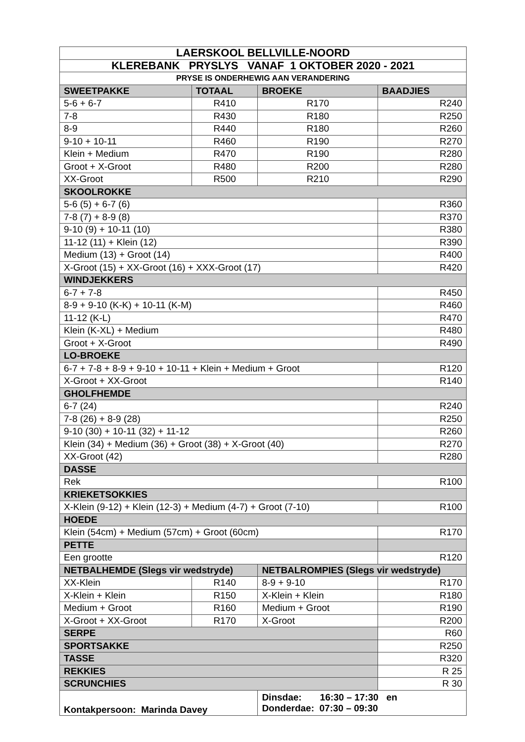| LAERSKOOL BELLVILLE-NOORD | | | |
| KLEREBANK PRYSLYS VANAF 1 OKTOBER 2020 - 2021 | | | |
| PRYSE IS ONDERHEWIG AAN VERANDERING | | | |
| SWEETPAKKE | TOTAAL | BROEKE | BAADJIES |
| 5-6 + 6-7 | R410 | R170 | R240 |
| 7-8 | R430 | R180 | R250 |
| 8-9 | R440 | R180 | R260 |
| 9-10 + 10-11 | R460 | R190 | R270 |
| Klein + Medium | R470 | R190 | R280 |
| Groot + X-Groot | R480 | R200 | R280 |
| XX-Groot | R500 | R210 | R290 |
| SKOOLROKKE | | | |
| 5-6 (5) + 6-7 (6) | | | R360 |
| 7-8 (7) + 8-9 (8) | | | R370 |
| 9-10 (9) + 10-11 (10) | | | R380 |
| 11-12 (11) + Klein (12) | | | R390 |
| Medium (13) + Groot (14) | | | R400 |
| X-Groot (15) + XX-Groot (16) + XXX-Groot (17) | | | R420 |
| WINDJEKKERS | | | |
| 6-7 + 7-8 | | | R450 |
| 8-9 + 9-10 (K-K) + 10-11 (K-M) | | | R460 |
| 11-12 (K-L) | | | R470 |
| Klein (K-XL) + Medium | | | R480 |
| Groot + X-Groot | | | R490 |
| LO-BROEKE | | | |
| 6-7 + 7-8 + 8-9 + 9-10 + 10-11 + Klein + Medium + Groot | | | R120 |
| X-Groot + XX-Groot | | | R140 |
| GHOLFHEMDE | | | |
| 6-7 (24) | | | R240 |
| 7-8 (26) + 8-9 (28) | | | R250 |
| 9-10 (30) + 10-11 (32) + 11-12 | | | R260 |
| Klein (34) + Medium (36) + Groot (38) + X-Groot (40) | | | R270 |
| XX-Groot (42) | | | R280 |
| DASSE | | | |
| Rek | | | R100 |
| KRIEKETSOKKIES | | | |
| X-Klein (9-12) + Klein (12-3) + Medium (4-7) + Groot (7-10) | | | R100 |
| HOEDE | | | |
| Klein (54cm) + Medium (57cm) + Groot (60cm) | | | R170 |
| PETTE | | | |
| Een grootte | | | R120 |
| NETBALHEMDE (Slegs vir wedstryde) | | NETBALROMPIES (Slegs vir wedstryde) | |
| XX-Klein | R140 | 8-9 + 9-10 | R170 |
| X-Klein + Klein | R150 | X-Klein + Klein | R180 |
| Medium + Groot | R160 | Medium + Groot | R190 |
| X-Groot + XX-Groot | R170 | X-Groot | R200 |
| SERPE | | | R60 |
| SPORTSAKKE | | | R250 |
| TASSE | | | R320 |
| REKKIES | | | R 25 |
| SCRUNCHIES | | | R 30 |
| Kontakpersoon: Marinda Davey | | Dinsdae: 16:30 – 17:30 en Donderdae: 07:30 – 09:30 | |